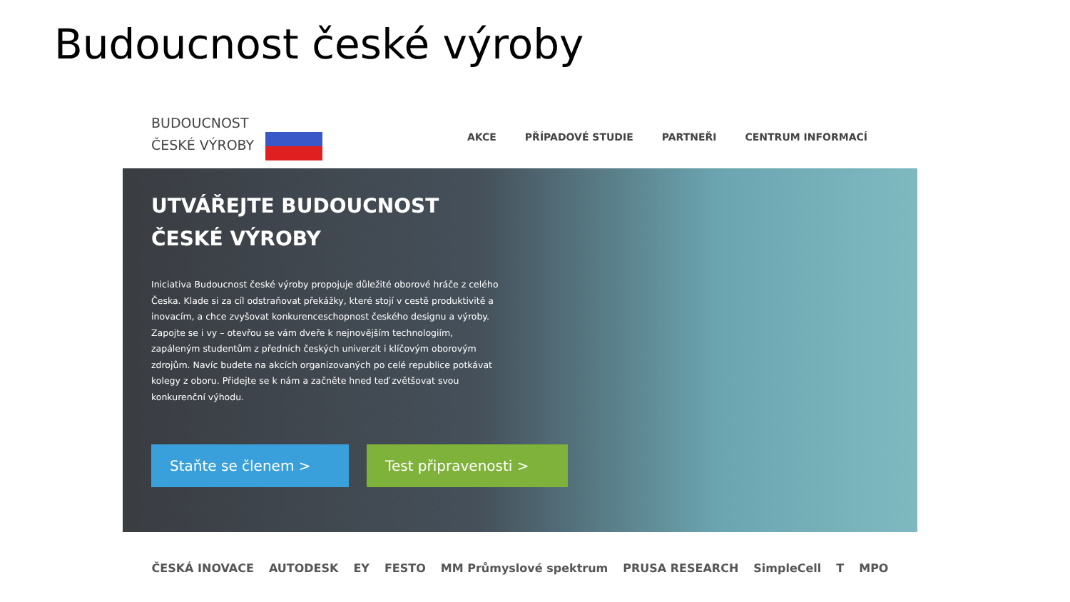Budoucnost české výroby
BUDOUCNOST
ČESKÉ VÝROBY
AKCE PŘÍPADOVÉ STUDIE PARTNEŘI CENTRUM INFORMACÍ
UTVÁŘEJTE BUDOUCNOST
ČESKÉ VÝROBY
Iniciativa Budoucnost české výroby propojuje důležité oborové hráče z celého Česka. Klade si za cíl odstraňovat překážky, které stojí v cestě produktivitě a inovacím, a chce zvyšovat konkurenceschopnost českého designu a výroby. Zapojte se i vy – otevřou se vám dveře k nejnovějším technologiím, zapáleným studentům z předních českých univerzit i klíčovým oborovým zdrojům. Navíc budete na akcích organizovaných po celé republice potkávat kolegy z oboru. Přidejte se k nám a začněte hned teď zvětšovat svou konkurenční výhodu.
Staňte se členem > Test připravenosti >
ČESKÁ INOVACE AUTODESK EY FESTO MM Průmyslové spektrum PRUSA RESEARCH SimpleCell T MPO